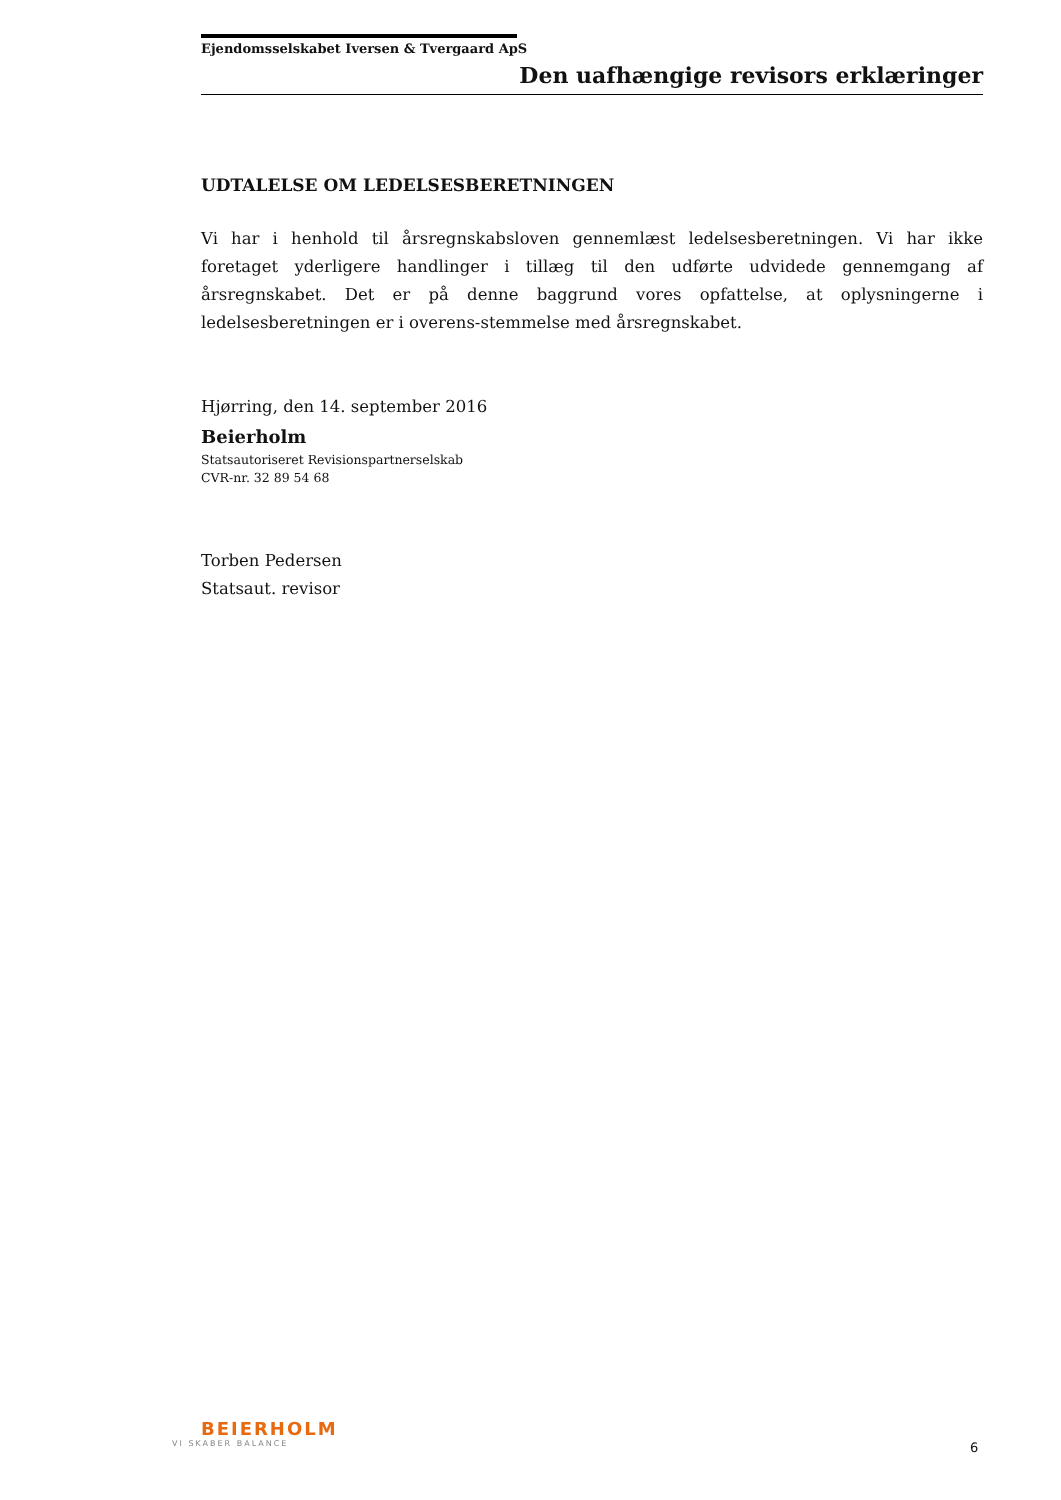Ejendomsselskabet Iversen & Tvergaard ApS
Den uafhængige revisors erklæringer
UDTALELSE OM LEDELSESBERETNINGEN
Vi har i henhold til årsregnskabsloven gennemlæst ledelsesberetningen. Vi har ikke foretaget yderligere handlinger i tillæg til den udførte udvidede gennemgang af årsregnskabet. Det er på denne baggrund vores opfattelse, at oplysningerne i ledelsesberetningen er i overens-stemmelse med årsregnskabet.
Hjørring, den 14. september 2016
Beierholm
Statsautoriseret Revisionspartnerselskab
CVR-nr. 32 89 54 68
Torben Pedersen
Statsaut. revisor
BEIERHOLM
VI SKABER BALANCE
6